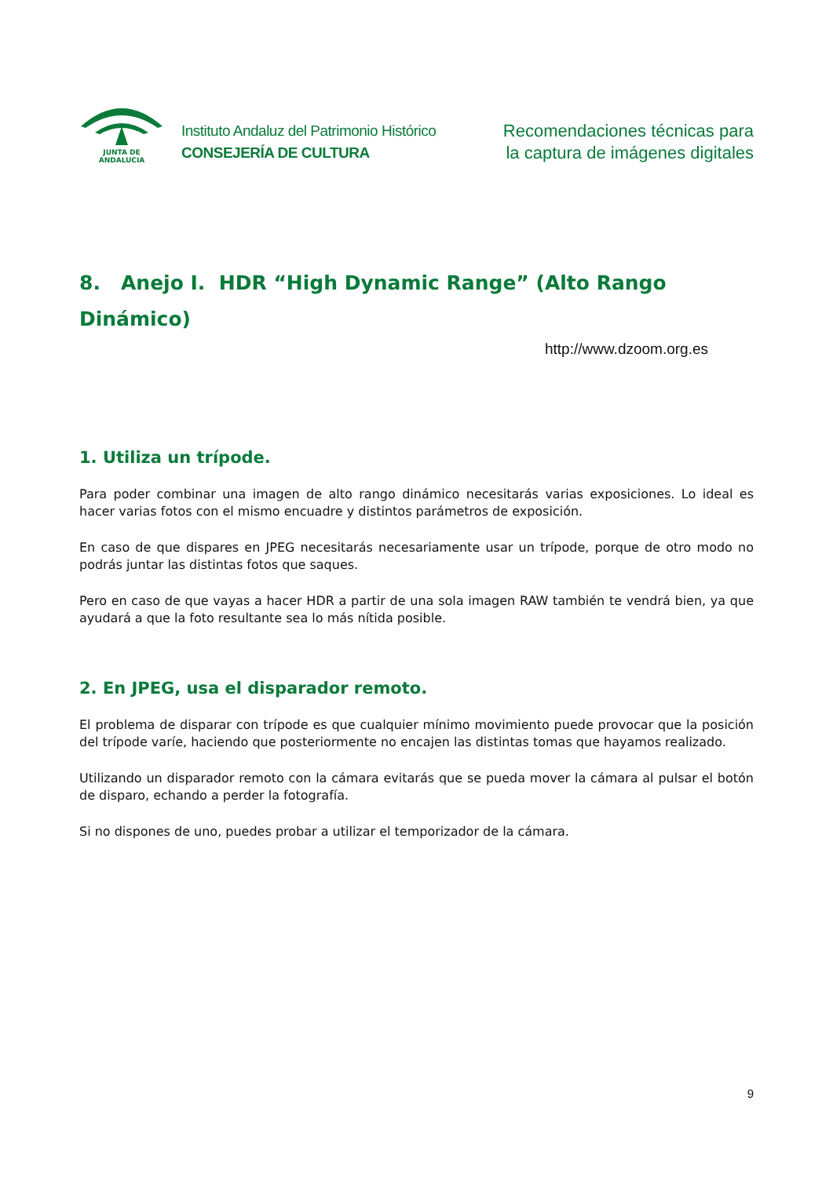JUNTA DE ANDALUCIA
Instituto Andaluz del Patrimonio Histórico
CONSEJERÍA DE CULTURA
Recomendaciones técnicas para
la captura de imágenes digitales
8. Anejo I. HDR “High Dynamic Range” (Alto Rango Dinámico)
http://www.dzoom.org.es
1. Utiliza un trípode.
Para poder combinar una imagen de alto rango dinámico necesitarás varias exposiciones. Lo ideal es hacer varias fotos con el mismo encuadre y distintos parámetros de exposición.
En caso de que dispares en JPEG necesitarás necesariamente usar un trípode, porque de otro modo no podrás juntar las distintas fotos que saques.
Pero en caso de que vayas a hacer HDR a partir de una sola imagen RAW también te vendrá bien, ya que ayudará a que la foto resultante sea lo más nítida posible.
2. En JPEG, usa el disparador remoto.
El problema de disparar con trípode es que cualquier mínimo movimiento puede provocar que la posición del trípode varíe, haciendo que posteriormente no encajen las distintas tomas que hayamos realizado.
Utilizando un disparador remoto con la cámara evitarás que se pueda mover la cámara al pulsar el botón de disparo, echando a perder la fotografía.
Si no dispones de uno, puedes probar a utilizar el temporizador de la cámara.
9